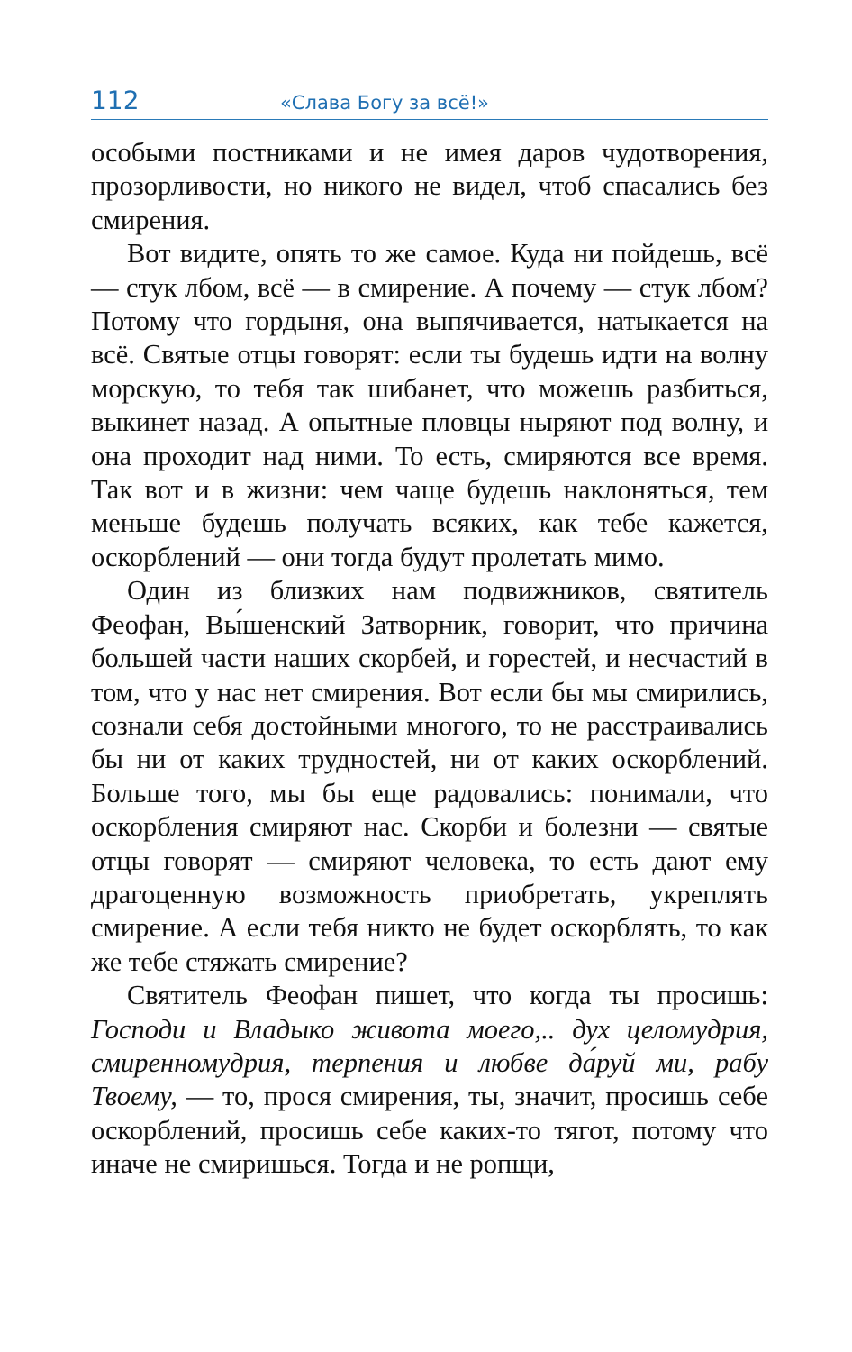112 «Слава Богу за всё!»
особыми постниками и не имея даров чудотворения, прозорливости, но никого не видел, чтоб спасались без смирения.
Вот видите, опять то же самое. Куда ни пойдешь, всё — стук лбом, всё — в смирение. А почему — стук лбом? Потому что гордыня, она выпячивается, натыкается на всё. Святые отцы говорят: если ты будешь идти на волну морскую, то тебя так шибанет, что можешь разбиться, выкинет назад. А опытные пловцы ныряют под волну, и она проходит над ними. То есть, смиряются все время. Так вот и в жизни: чем чаще будешь наклоняться, тем меньше будешь получать всяких, как тебе кажется, оскорблений — они тогда будут пролетать мимо.
Один из близких нам подвижников, святитель Феофан, Вы́шенский Затворник, говорит, что причина большей части наших скорбей, и горестей, и несчастий в том, что у нас нет смирения. Вот если бы мы смирились, сознали себя достойными многого, то не расстраивались бы ни от каких трудностей, ни от каких оскорблений. Больше того, мы бы еще радовались: понимали, что оскорбления смиряют нас. Скорби и болезни — святые отцы говорят — смиряют человека, то есть дают ему драгоценную возможность приобретать, укреплять смирение. А если тебя никто не будет оскорблять, то как же тебе стяжать смирение?
Святитель Феофан пишет, что когда ты просишь: Господи и Владыко живота моего,.. дух целомудрия, смиренномудрия, терпения и любве да́руй ми, рабу Твоему, — то, прося смирения, ты, значит, просишь себе оскорблений, просишь себе каких-то тягот, потому что иначе не смиришься. Тогда и не ропщи,